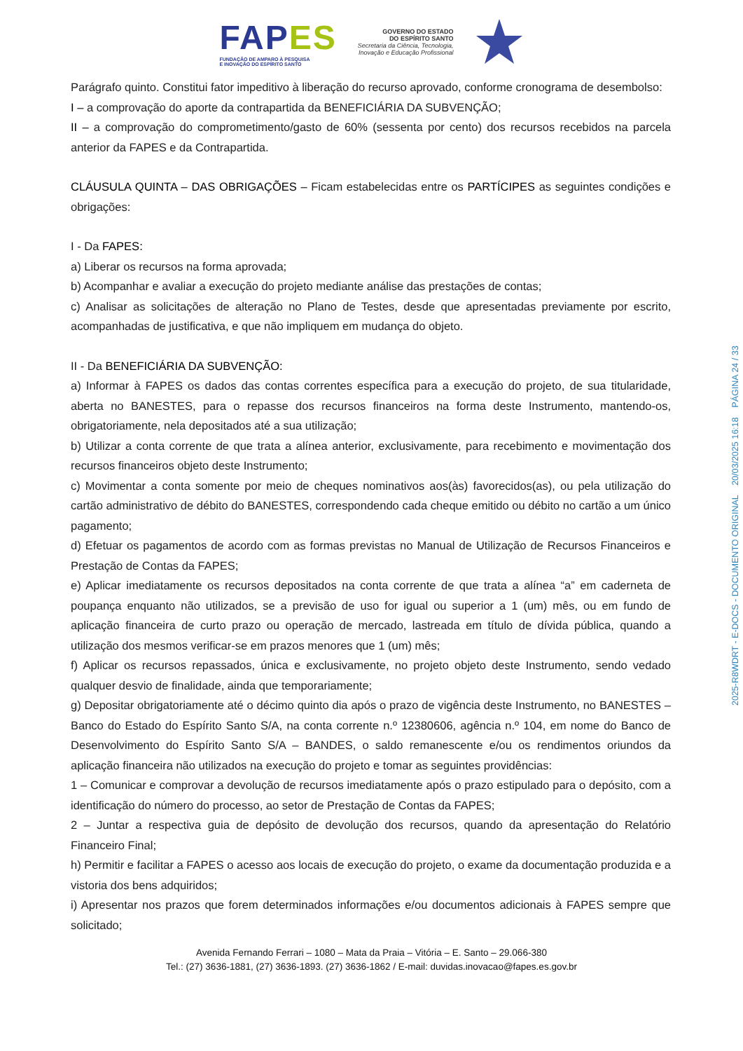FAPES
FUNDAÇÃO DE AMPARO À PESQUISA
E INOVAÇÃO DO ESPÍRITO SANTO
GOVERNO DO ESTADO
DO ESPÍRITO SANTO
Secretaria da Ciência, Tecnologia,
Inovação e Educação Profissional
Parágrafo quinto. Constitui fator impeditivo à liberação do recurso aprovado, conforme cronograma de desembolso:
I – a comprovação do aporte da contrapartida da BENEFICIÁRIA DA SUBVENÇÃO;
II – a comprovação do comprometimento/gasto de 60% (sessenta por cento) dos recursos recebidos na parcela anterior da FAPES e da Contrapartida.
CLÁUSULA QUINTA – DAS OBRIGAÇÕES – Ficam estabelecidas entre os PARTÍCIPES as seguintes condições e obrigações:
I - Da FAPES:
a) Liberar os recursos na forma aprovada;
b) Acompanhar e avaliar a execução do projeto mediante análise das prestações de contas;
c) Analisar as solicitações de alteração no Plano de Testes, desde que apresentadas previamente por escrito, acompanhadas de justificativa, e que não impliquem em mudança do objeto.
II - Da BENEFICIÁRIA DA SUBVENÇÃO:
a) Informar à FAPES os dados das contas correntes específica para a execução do projeto, de sua titularidade, aberta no BANESTES, para o repasse dos recursos financeiros na forma deste Instrumento, mantendo-os, obrigatoriamente, nela depositados até a sua utilização;
b) Utilizar a conta corrente de que trata a alínea anterior, exclusivamente, para recebimento e movimentação dos recursos financeiros objeto deste Instrumento;
c) Movimentar a conta somente por meio de cheques nominativos aos(às) favorecidos(as), ou pela utilização do cartão administrativo de débito do BANESTES, correspondendo cada cheque emitido ou débito no cartão a um único pagamento;
d) Efetuar os pagamentos de acordo com as formas previstas no Manual de Utilização de Recursos Financeiros e Prestação de Contas da FAPES;
e) Aplicar imediatamente os recursos depositados na conta corrente de que trata a alínea “a” em caderneta de poupança enquanto não utilizados, se a previsão de uso for igual ou superior a 1 (um) mês, ou em fundo de aplicação financeira de curto prazo ou operação de mercado, lastreada em título de dívida pública, quando a utilização dos mesmos verificar-se em prazos menores que 1 (um) mês;
f) Aplicar os recursos repassados, única e exclusivamente, no projeto objeto deste Instrumento, sendo vedado qualquer desvio de finalidade, ainda que temporariamente;
g) Depositar obrigatoriamente até o décimo quinto dia após o prazo de vigência deste Instrumento, no BANESTES – Banco do Estado do Espírito Santo S/A, na conta corrente n.º 12380606, agência n.º 104, em nome do Banco de Desenvolvimento do Espírito Santo S/A – BANDES, o saldo remanescente e/ou os rendimentos oriundos da aplicação financeira não utilizados na execução do projeto e tomar as seguintes providências:
1 – Comunicar e comprovar a devolução de recursos imediatamente após o prazo estipulado para o depósito, com a identificação do número do processo, ao setor de Prestação de Contas da FAPES;
2 – Juntar a respectiva guia de depósito de devolução dos recursos, quando da apresentação do Relatório Financeiro Final;
h) Permitir e facilitar a FAPES o acesso aos locais de execução do projeto, o exame da documentação produzida e a vistoria dos bens adquiridos;
i) Apresentar nos prazos que forem determinados informações e/ou documentos adicionais à FAPES sempre que solicitado;
Avenida Fernando Ferrari – 1080 – Mata da Praia – Vitória – E. Santo – 29.066-380
Tel.: (27) 3636-1881, (27) 3636-1893. (27) 3636-1862 / E-mail: duvidas.inovacao@fapes.es.gov.br
2025-R8WDRT - E-DOCS - DOCUMENTO ORIGINAL 20/03/2025 16:18 PÁGINA 24 / 33